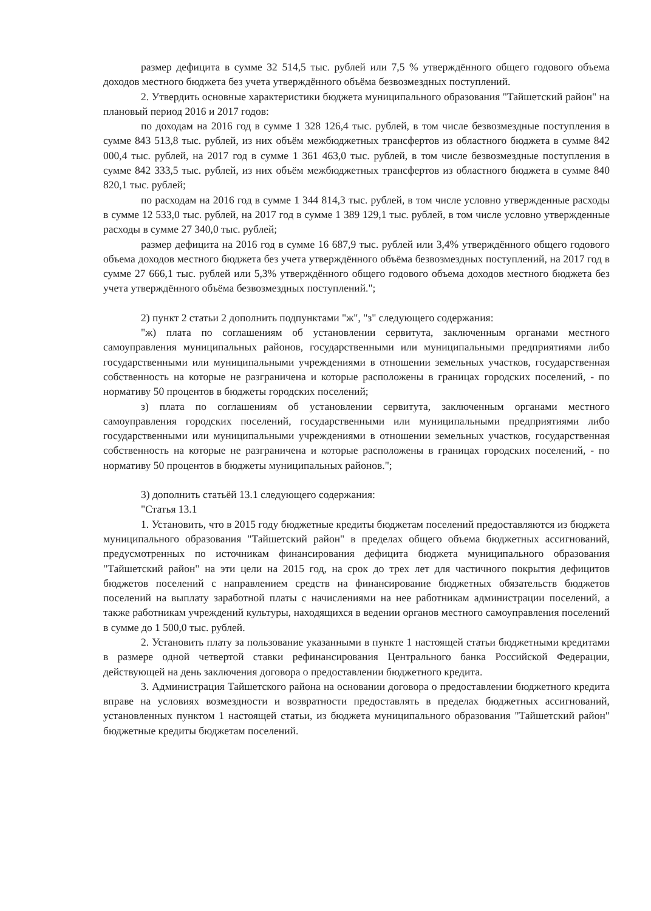размер дефицита в сумме 32 514,5 тыс. рублей или 7,5 % утверждённого общего годового объема доходов местного бюджета без учета утверждённого объёма безвозмездных поступлений.
2. Утвердить основные характеристики бюджета муниципального образования "Тайшетский район" на плановый период 2016 и 2017 годов:
по доходам на 2016 год в сумме 1 328 126,4 тыс. рублей, в том числе безвозмездные поступления в сумме 843 513,8 тыс. рублей, из них объём межбюджетных трансфертов из областного бюджета в сумме 842 000,4 тыс. рублей, на 2017 год в сумме 1 361 463,0 тыс. рублей, в том числе безвозмездные поступления в сумме 842 333,5 тыс. рублей, из них объём межбюджетных трансфертов из областного бюджета в сумме 840 820,1 тыс. рублей;
по расходам на 2016 год в сумме 1 344 814,3 тыс. рублей, в том числе условно утвержденные расходы в сумме 12 533,0 тыс. рублей, на 2017 год в сумме 1 389 129,1 тыс. рублей, в том числе условно утвержденные расходы в сумме 27 340,0 тыс. рублей;
размер дефицита на 2016 год в сумме 16 687,9 тыс. рублей или 3,4% утверждённого общего годового объема доходов местного бюджета без учета утверждённого объёма безвозмездных поступлений, на 2017 год в сумме 27 666,1 тыс. рублей или 5,3% утверждённого общего годового объема доходов местного бюджета без учета утверждённого объёма безвозмездных поступлений.";
2) пункт 2 статьи 2 дополнить подпунктами "ж", "з" следующего содержания:
"ж) плата по соглашениям об установлении сервитута, заключенным органами местного самоуправления муниципальных районов, государственными или муниципальными предприятиями либо государственными или муниципальными учреждениями в отношении земельных участков, государственная собственность на которые не разграничена и которые расположены в границах городских поселений, - по нормативу 50 процентов в бюджеты городских поселений;
з) плата по соглашениям об установлении сервитута, заключенным органами местного самоуправления городских поселений, государственными или муниципальными предприятиями либо государственными или муниципальными учреждениями в отношении земельных участков, государственная собственность на которые не разграничена и которые расположены в границах городских поселений, - по нормативу 50 процентов в бюджеты муниципальных районов.";
3) дополнить статьёй 13.1 следующего содержания:
"Статья 13.1
1. Установить, что в 2015 году бюджетные кредиты бюджетам поселений предоставляются из бюджета муниципального образования "Тайшетский район" в пределах общего объема бюджетных ассигнований, предусмотренных по источникам финансирования дефицита бюджета муниципального образования "Тайшетский район" на эти цели на 2015 год, на срок до трех лет для частичного покрытия дефицитов бюджетов поселений с направлением средств на финансирование бюджетных обязательств бюджетов поселений на выплату заработной платы с начислениями на нее работникам администрации поселений, а также работникам учреждений культуры, находящихся в ведении органов местного самоуправления поселений в сумме до 1 500,0 тыс. рублей.
2. Установить плату за пользование указанными в пункте 1 настоящей статьи бюджетными кредитами в размере одной четвертой ставки рефинансирования Центрального банка Российской Федерации, действующей на день заключения договора о предоставлении бюджетного кредита.
3. Администрация Тайшетского района на основании договора о предоставлении бюджетного кредита вправе на условиях возмездности и возвратности предоставлять в пределах бюджетных ассигнований, установленных пунктом 1 настоящей статьи, из бюджета муниципального образования "Тайшетский район" бюджетные кредиты бюджетам поселений.